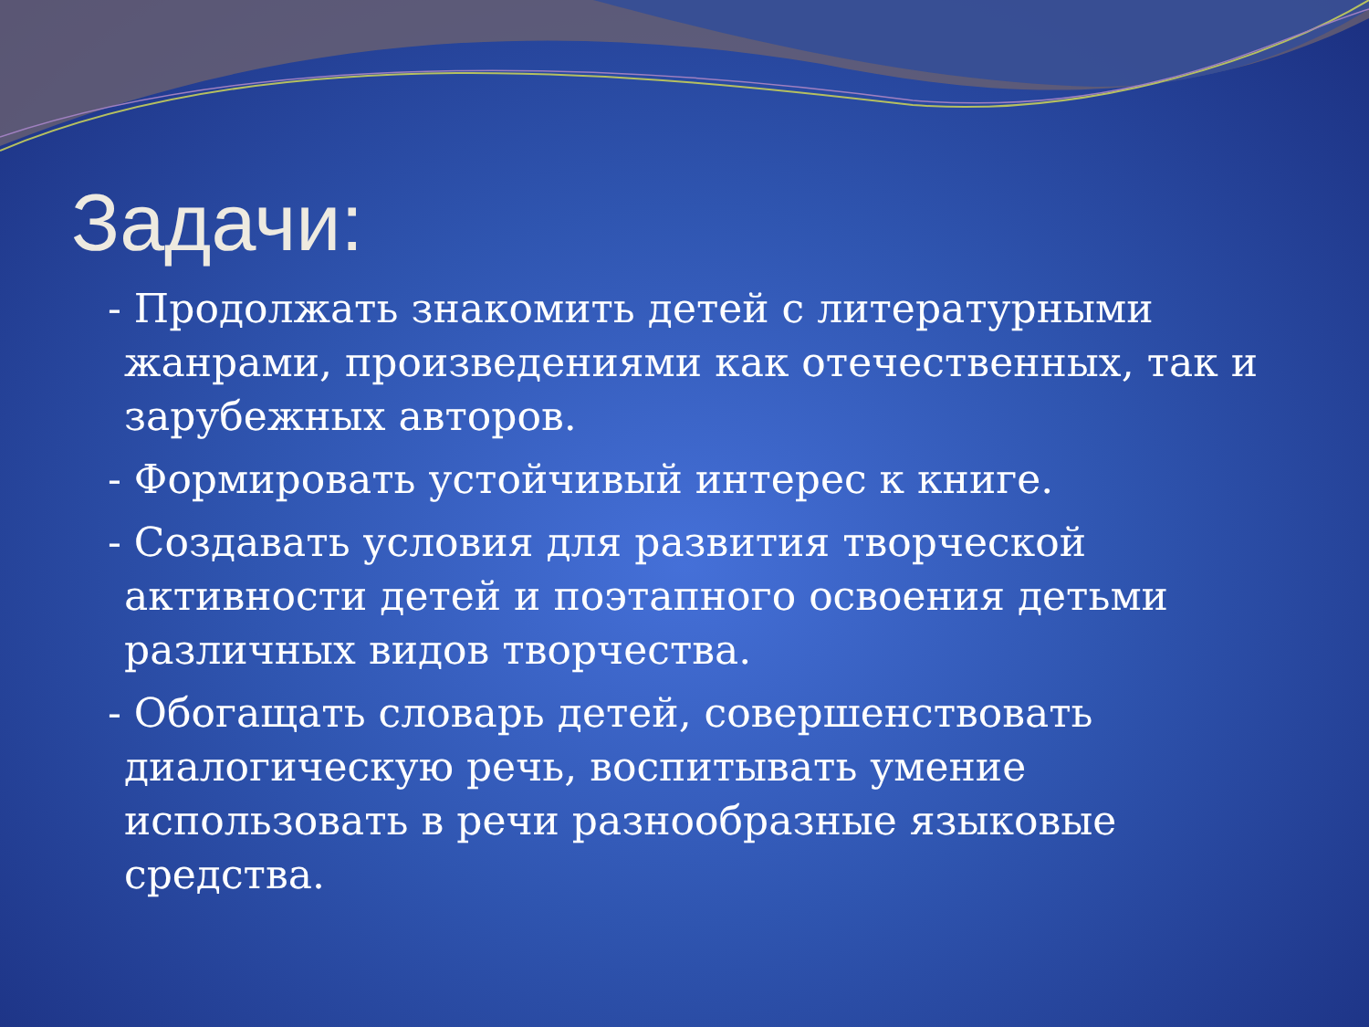Задачи:
- Продолжать знакомить детей с литературными жанрами, произведениями как отечественных, так и зарубежных авторов.
- Формировать устойчивый интерес к книге.
- Создавать условия для развития творческой активности детей и поэтапного освоения детьми различных видов творчества.
- Обогащать словарь детей, совершенствовать диалогическую речь, воспитывать умение использовать в речи разнообразные языковые средства.